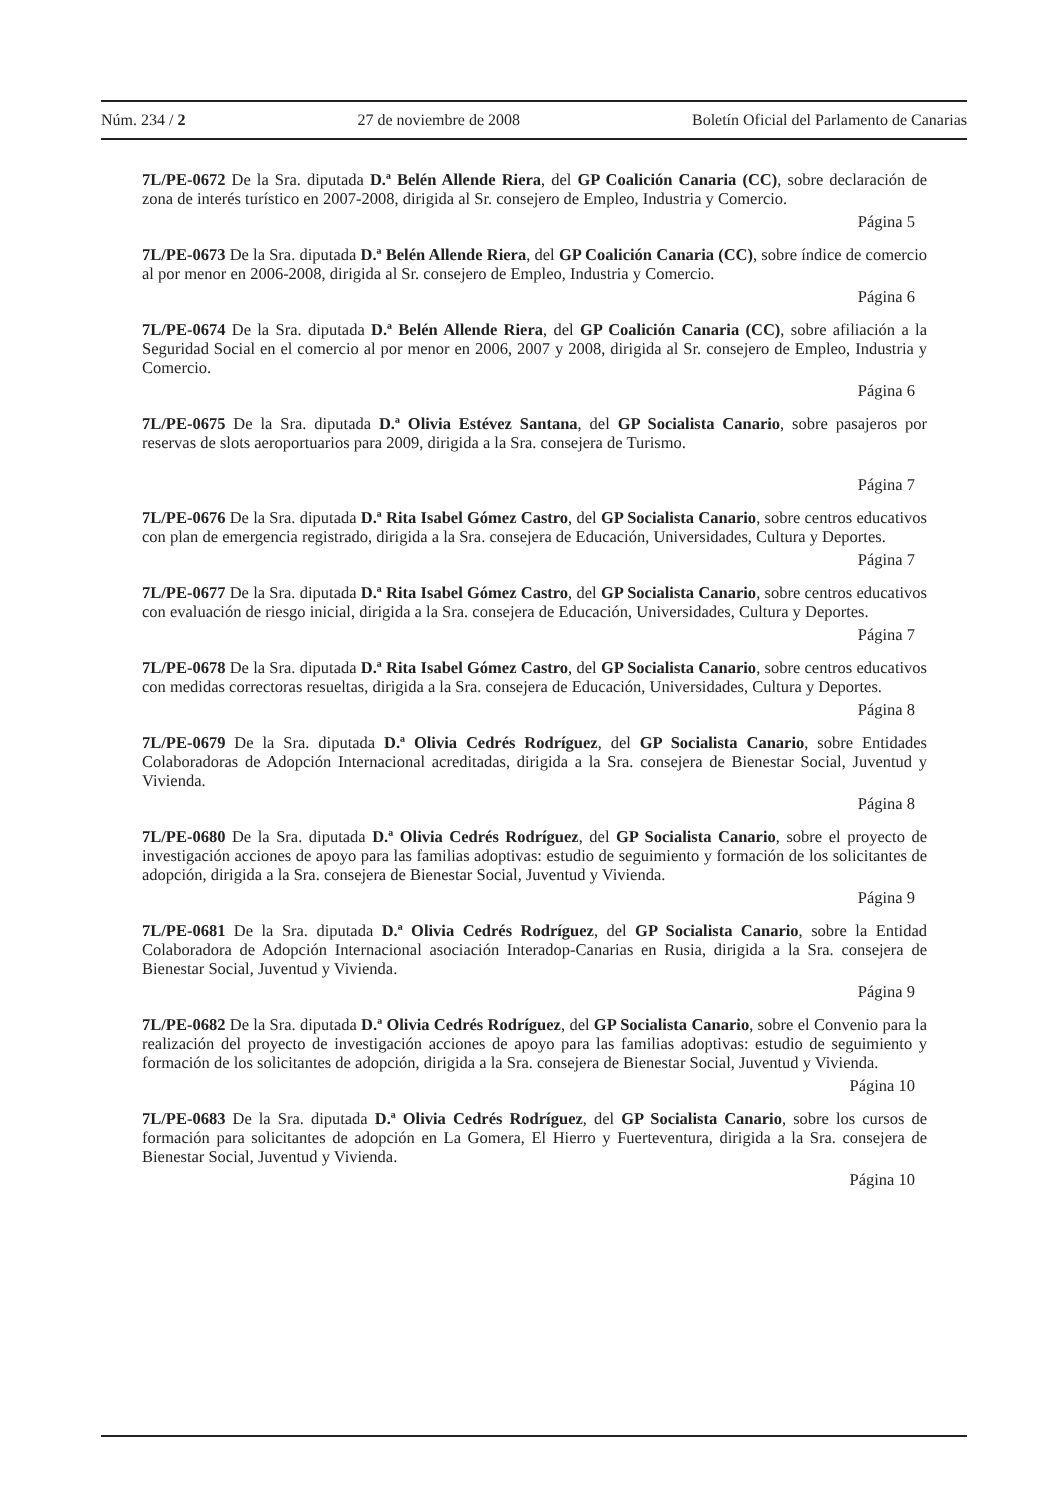Núm. 234 / 2 27 de noviembre de 2008 Boletín Oficial del Parlamento de Canarias
7L/PE-0672 De la Sra. diputada D.ª Belén Allende Riera, del GP Coalición Canaria (CC), sobre declaración de zona de interés turístico en 2007-2008, dirigida al Sr. consejero de Empleo, Industria y Comercio.
Página 5
7L/PE-0673 De la Sra. diputada D.ª Belén Allende Riera, del GP Coalición Canaria (CC), sobre índice de comercio al por menor en 2006-2008, dirigida al Sr. consejero de Empleo, Industria y Comercio.
Página 6
7L/PE-0674 De la Sra. diputada D.ª Belén Allende Riera, del GP Coalición Canaria (CC), sobre afiliación a la Seguridad Social en el comercio al por menor en 2006, 2007 y 2008, dirigida al Sr. consejero de Empleo, Industria y Comercio.
Página 6
7L/PE-0675 De la Sra. diputada D.ª Olivia Estévez Santana, del GP Socialista Canario, sobre pasajeros por reservas de slots aeroportuarios para 2009, dirigida a la Sra. consejera de Turismo.
Página 7
7L/PE-0676 De la Sra. diputada D.ª Rita Isabel Gómez Castro, del GP Socialista Canario, sobre centros educativos con plan de emergencia registrado, dirigida a la Sra. consejera de Educación, Universidades, Cultura y Deportes.
Página 7
7L/PE-0677 De la Sra. diputada D.ª Rita Isabel Gómez Castro, del GP Socialista Canario, sobre centros educativos con evaluación de riesgo inicial, dirigida a la Sra. consejera de Educación, Universidades, Cultura y Deportes.
Página 7
7L/PE-0678 De la Sra. diputada D.ª Rita Isabel Gómez Castro, del GP Socialista Canario, sobre centros educativos con medidas correctoras resueltas, dirigida a la Sra. consejera de Educación, Universidades, Cultura y Deportes.
Página 8
7L/PE-0679 De la Sra. diputada D.ª Olivia Cedrés Rodríguez, del GP Socialista Canario, sobre Entidades Colaboradoras de Adopción Internacional acreditadas, dirigida a la Sra. consejera de Bienestar Social, Juventud y Vivienda.
Página 8
7L/PE-0680 De la Sra. diputada D.ª Olivia Cedrés Rodríguez, del GP Socialista Canario, sobre el proyecto de investigación acciones de apoyo para las familias adoptivas: estudio de seguimiento y formación de los solicitantes de adopción, dirigida a la Sra. consejera de Bienestar Social, Juventud y Vivienda.
Página 9
7L/PE-0681 De la Sra. diputada D.ª Olivia Cedrés Rodríguez, del GP Socialista Canario, sobre la Entidad Colaboradora de Adopción Internacional asociación Interadop-Canarias en Rusia, dirigida a la Sra. consejera de Bienestar Social, Juventud y Vivienda.
Página 9
7L/PE-0682 De la Sra. diputada D.ª Olivia Cedrés Rodríguez, del GP Socialista Canario, sobre el Convenio para la realización del proyecto de investigación acciones de apoyo para las familias adoptivas: estudio de seguimiento y formación de los solicitantes de adopción, dirigida a la Sra. consejera de Bienestar Social, Juventud y Vivienda.
Página 10
7L/PE-0683 De la Sra. diputada D.ª Olivia Cedrés Rodríguez, del GP Socialista Canario, sobre los cursos de formación para solicitantes de adopción en La Gomera, El Hierro y Fuerteventura, dirigida a la Sra. consejera de Bienestar Social, Juventud y Vivienda.
Página 10